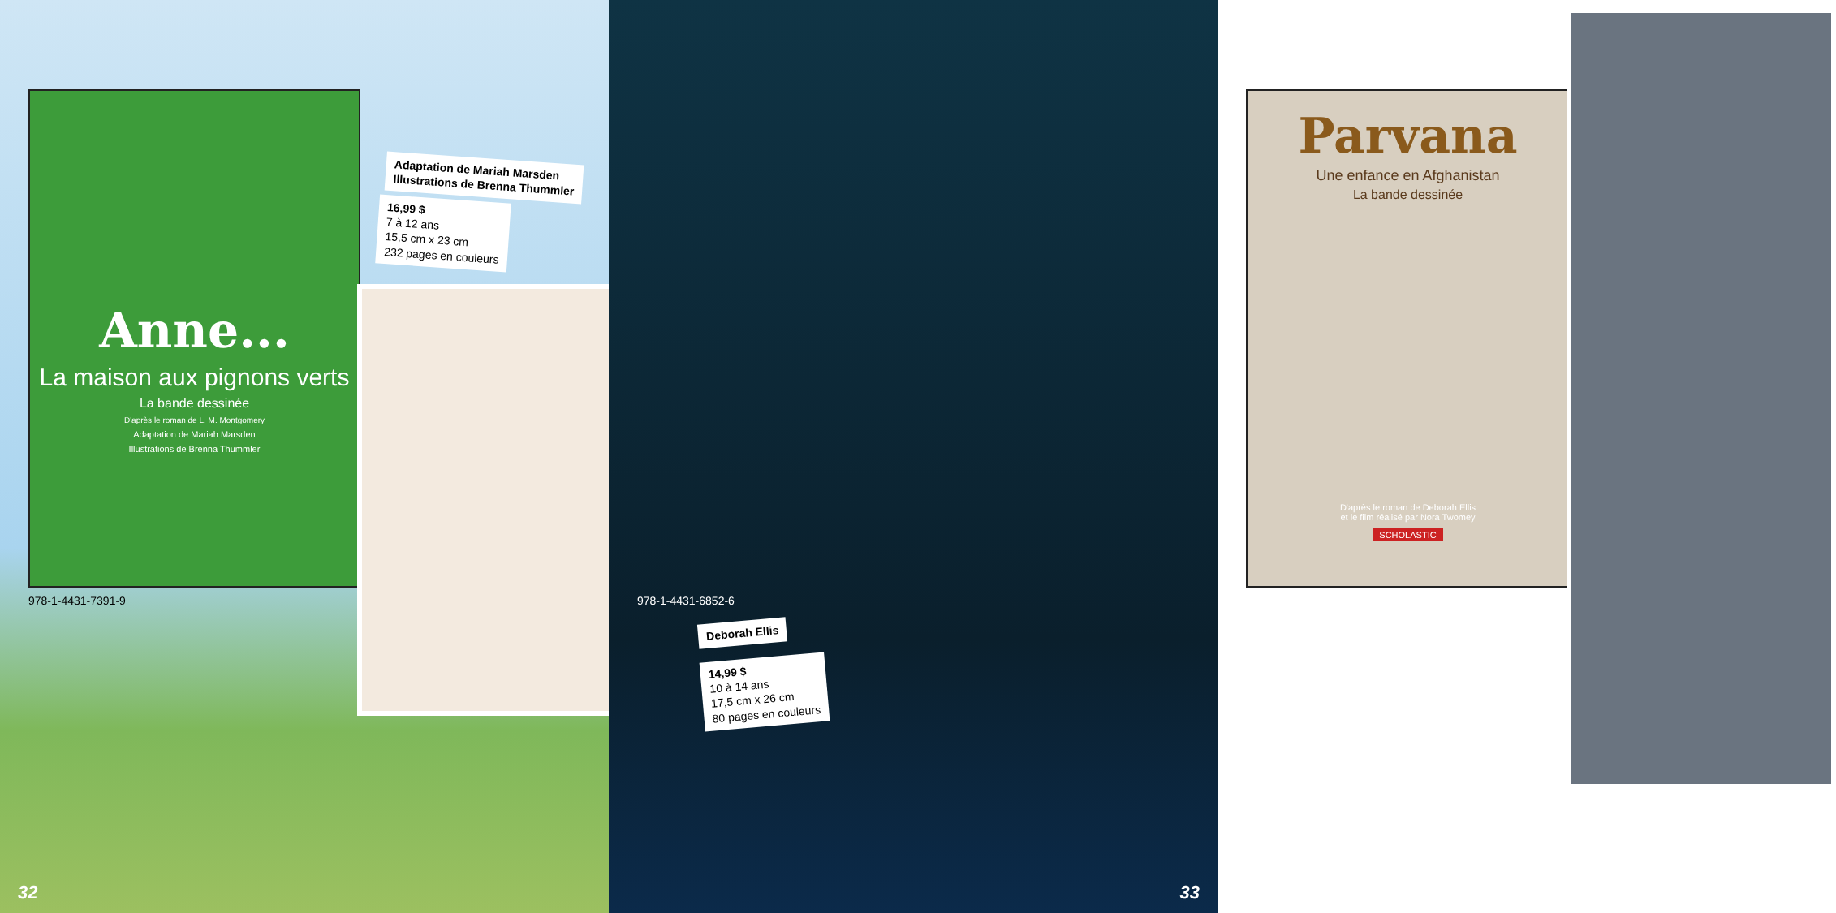Anne...
La maison aux pignons verts
La bande dessinée
D'après le roman de L. M. Montgomery
Adaptation de Mariah Marsden
Illustrations de Brenna Thummler
Adaptation de Mariah Marsden
Illustrations de Brenna Thummler
16,99 $
7 à 12 ans
15,5 cm x 23 cm
232 pages en couleurs
978-1-4431-7391-9
32
Parvana
Une enfance en Afghanistan
La bande dessinée
D'après le roman de Deborah Ellis
et le film réalisé par Nora Twomey
SCHOLASTIC
978-1-4431-6852-6
Deborah Ellis
14,99 $
10 à 14 ans
17,5 cm x 26 cm
80 pages en couleurs
33